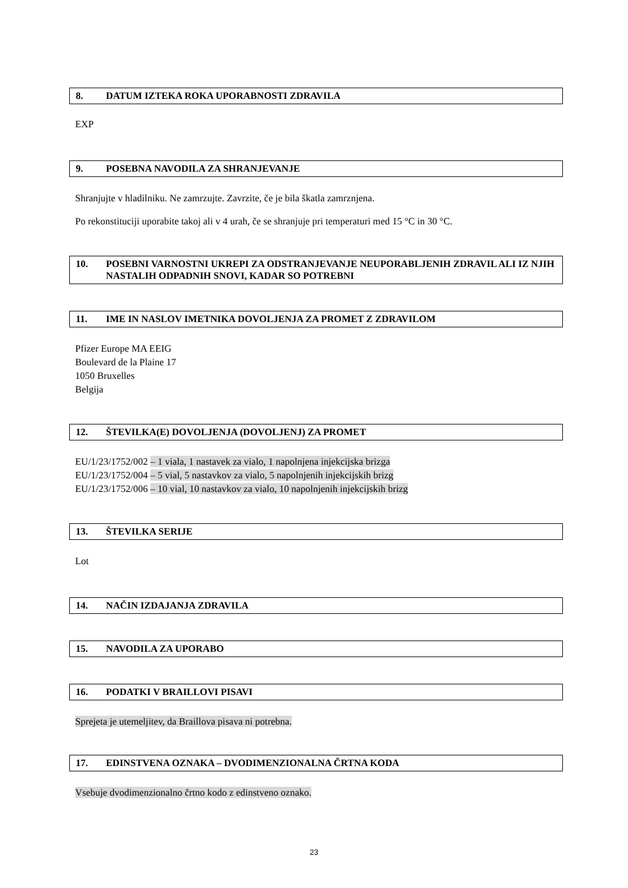8. DATUM IZTEKA ROKA UPORABNOSTI ZDRAVILA
EXP
9. POSEBNA NAVODILA ZA SHRANJEVANJE
Shranjujte v hladilniku. Ne zamrzujte. Zavrzite, če je bila škatla zamrznjena.
Po rekonstituciji uporabite takoj ali v 4 urah, če se shranjuje pri temperaturi med 15 °C in 30 °C.
10. POSEBNI VARNOSTNI UKREPI ZA ODSTRANJEVANJE NEUPORABLJENIH ZDRAVIL ALI IZ NJIH NASTALIH ODPADNIH SNOVI, KADAR SO POTREBNI
11. IME IN NASLOV IMETNIKA DOVOLJENJA ZA PROMET Z ZDRAVILOM
Pfizer Europe MA EEIG
Boulevard de la Plaine 17
1050 Bruxelles
Belgija
12. ŠTEVILKA(E) DOVOLJENJA (DOVOLJENJ) ZA PROMET
EU/1/23/1752/002 – 1 viala, 1 nastavek za vialo, 1 napolnjena injekcijska brizga
EU/1/23/1752/004 – 5 vial, 5 nastavkov za vialo, 5 napolnjenih injekcijskih brizg
EU/1/23/1752/006 – 10 vial, 10 nastavkov za vialo, 10 napolnjenih injekcijskih brizg
13. ŠTEVILKA SERIJE
Lot
14. NAČIN IZDAJANJA ZDRAVILA
15. NAVODILA ZA UPORABO
16. PODATKI V BRAILLOVI PISAVI
Sprejeta je utemeljitev, da Braillova pisava ni potrebna.
17. EDINSTVENA OZNAKA – DVODIMENZIONALNA ČRTNA KODA
Vsebuje dvodimenzionalno črtno kodo z edinstveno oznako.
23